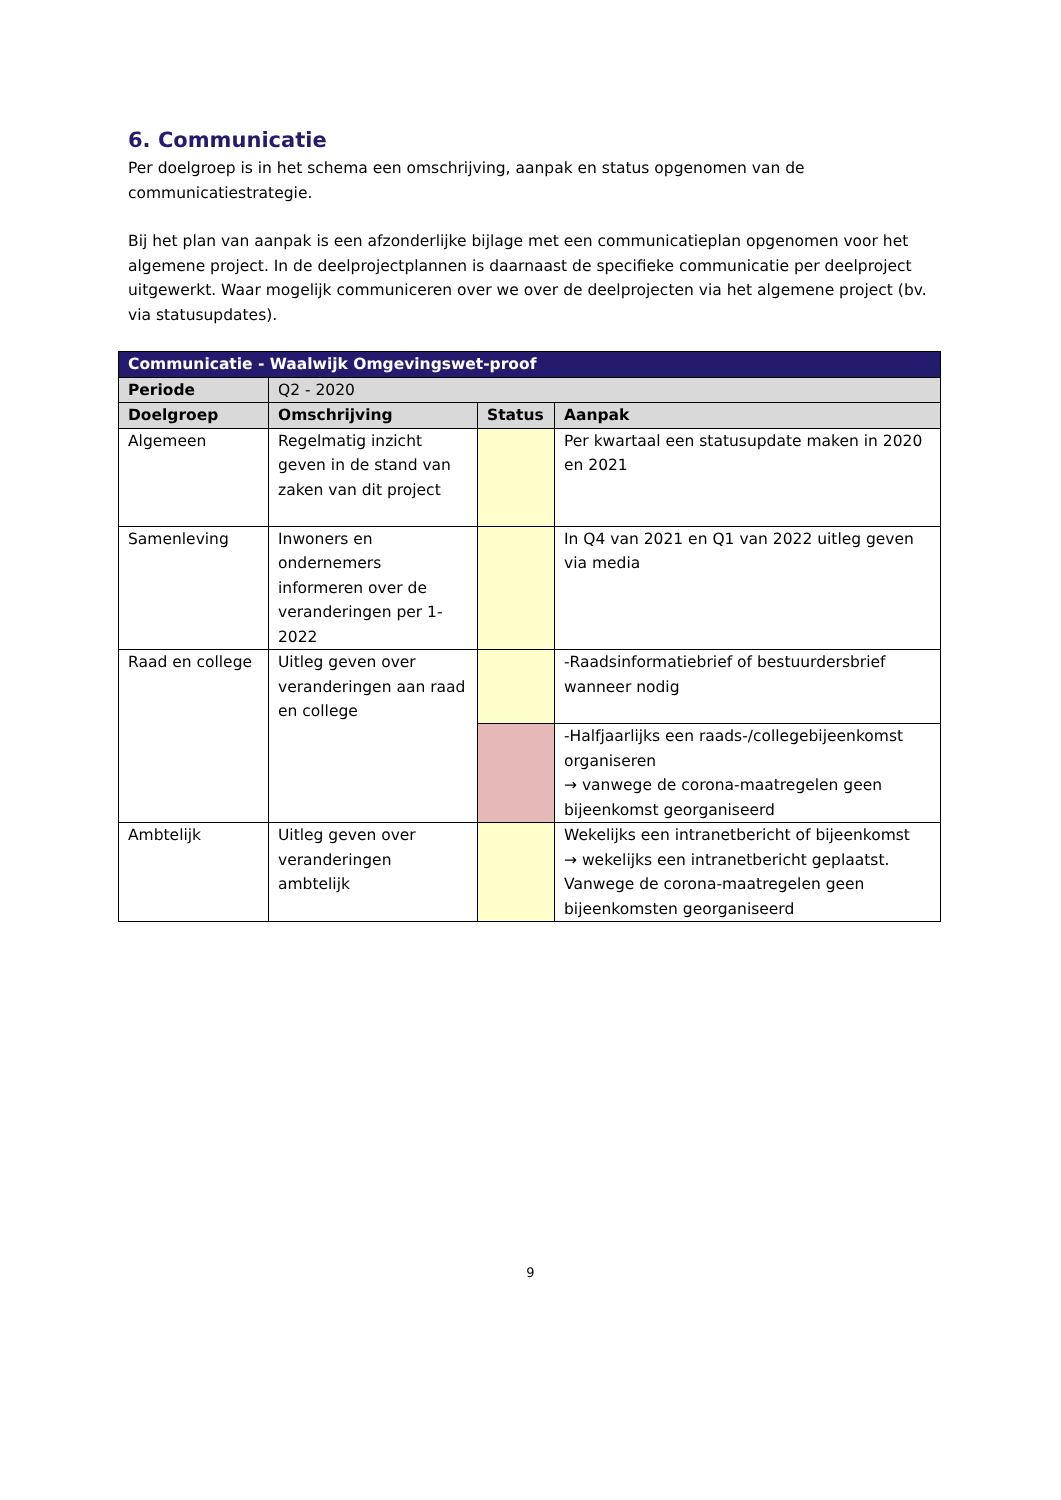6. Communicatie
Per doelgroep is in het schema een omschrijving, aanpak en status opgenomen van de communicatiestrategie.
Bij het plan van aanpak is een afzonderlijke bijlage met een communicatieplan opgenomen voor het algemene project. In de deelprojectplannen is daarnaast de specifieke communicatie per deelproject uitgewerkt. Waar mogelijk communiceren over we over de deelprojecten via het algemene project (bv. via statusupdates).
| Communicatie - Waalwijk Omgevingswet-proof | | | |
| --- | --- | --- | --- |
| Periode | Q2 - 2020 | | |
| Doelgroep | Omschrijving | Status | Aanpak |
| Algemeen | Regelmatig inzicht geven in de stand van zaken van dit project | | Per kwartaal een statusupdate maken in 2020 en 2021 |
| Samenleving | Inwoners en ondernemers informeren over de veranderingen per 1-2022 | | In Q4 van 2021 en Q1 van 2022 uitleg geven via media |
| Raad en college | Uitleg geven over veranderingen aan raad en college | | -Raadsinformatiebrief of bestuurdersbrief wanneer nodig |
| | | | -Halfjaarlijks een raads-/collegebijeenkomst organiseren → vanwege de corona-maatregelen geen bijeenkomst georganiseerd |
| Ambtelijk | Uitleg geven over veranderingen ambtelijk | | Wekelijks een intranetbericht of bijeenkomst → wekelijks een intranetbericht geplaatst. Vanwege de corona-maatregelen geen bijeenkomsten georganiseerd |
9